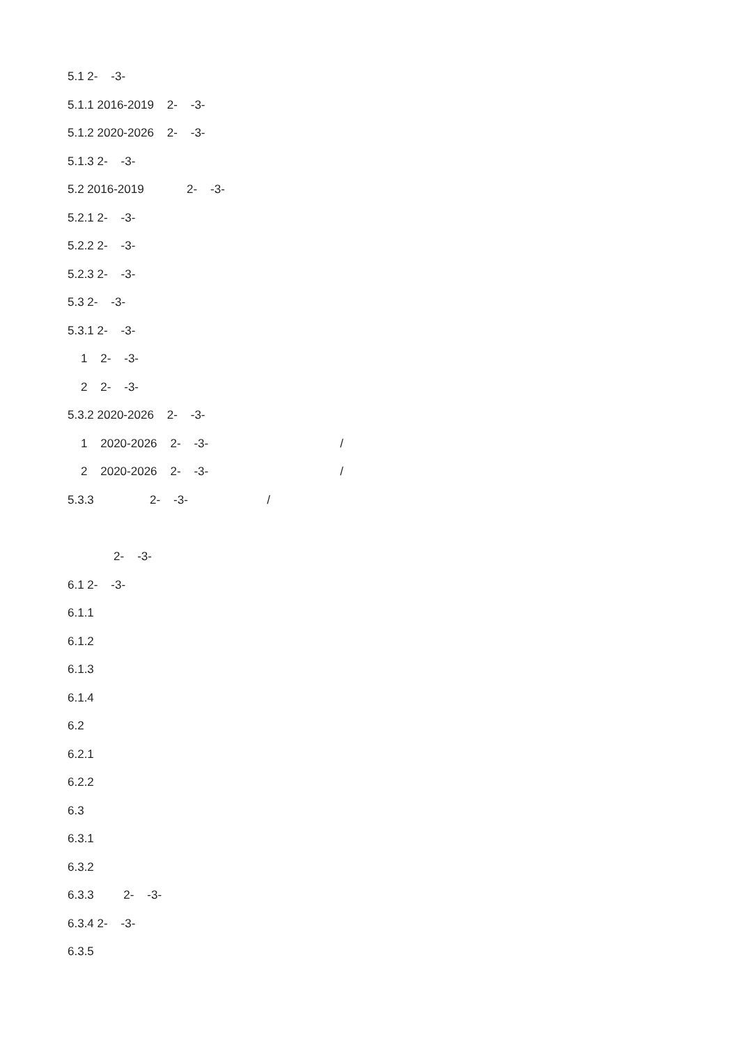5.1 2- -3-
5.1.1 2016-2019 2- -3-
5.1.2 2020-2026 2- -3-
5.1.3 2- -3-
5.2 2016-2019 2- -3-
5.2.1 2- -3-
5.2.2 2- -3-
5.2.3 2- -3-
5.3 2- -3-
5.3.1 2- -3-
1 2- -3-
2 2- -3-
5.3.2 2020-2026 2- -3-
1 2020-2026 2- -3- /
2 2020-2026 2- -3- /
5.3.3 2- -3- /
2- -3-
6.1 2- -3-
6.1.1
6.1.2
6.1.3
6.1.4
6.2
6.2.1
6.2.2
6.3
6.3.1
6.3.2
6.3.3 2- -3-
6.3.4 2- -3-
6.3.5